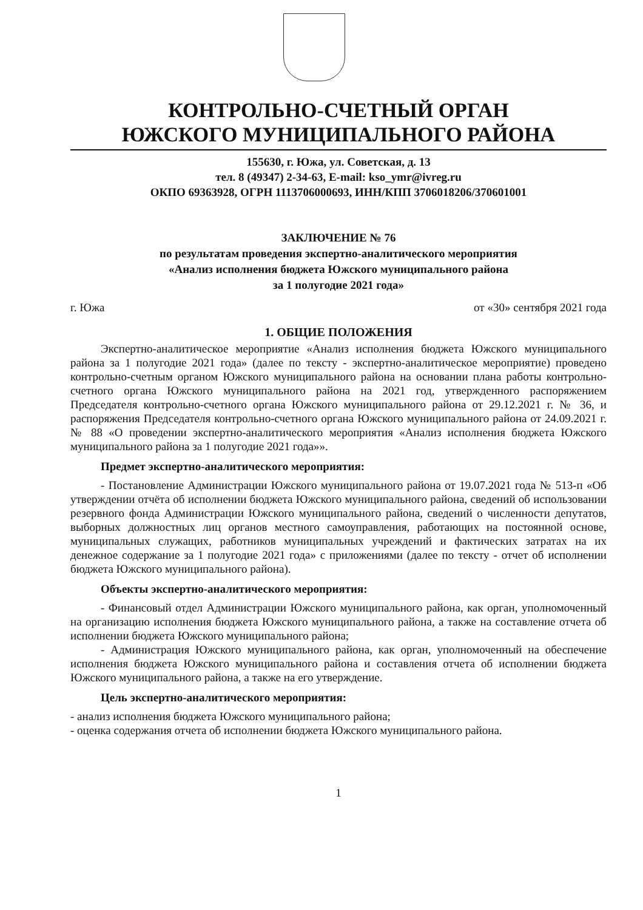КОНТРОЛЬНО-СЧЕТНЫЙ ОРГАН
ЮЖСКОГО МУНИЦИПАЛЬНОГО РАЙОНА
155630, г. Южа, ул. Советская, д. 13
тел. 8 (49347) 2-34-63, E-mail: kso_ymr@ivreg.ru
ОКПО 69363928, ОГРН 1113706000693, ИНН/КПП 3706018206/370601001
ЗАКЛЮЧЕНИЕ № 76
по результатам проведения экспертно-аналитического мероприятия
«Анализ исполнения бюджета Южского муниципального района
за 1 полугодие 2021 года»
г. Южа от «30» сентября 2021 года
1. ОБЩИЕ ПОЛОЖЕНИЯ
Экспертно-аналитическое мероприятие «Анализ исполнения бюджета Южского муниципального района за 1 полугодие 2021 года» (далее по тексту - экспертно-аналитическое мероприятие) проведено контрольно-счетным органом Южского муниципального района на основании плана работы контрольно-счетного органа Южского муниципального района на 2021 год, утвержденного распоряжением Председателя контрольно-счетного органа Южского муниципального района от 29.12.2021 г. № 36, и распоряжения Председателя контрольно-счетного органа Южского муниципального района от 24.09.2021 г. № 88 «О проведении экспертно-аналитического мероприятия «Анализ исполнения бюджета Южского муниципального района за 1 полугодие 2021 года»».
Предмет экспертно-аналитического мероприятия:
- Постановление Администрации Южского муниципального района от 19.07.2021 года № 513-п «Об утверждении отчёта об исполнении бюджета Южского муниципального района, сведений об использовании резервного фонда Администрации Южского муниципального района, сведений о численности депутатов, выборных должностных лиц органов местного самоуправления, работающих на постоянной основе, муниципальных служащих, работников муниципальных учреждений и фактических затратах на их денежное содержание за 1 полугодие 2021 года» с приложениями (далее по тексту - отчет об исполнении бюджета Южского муниципального района).
Объекты экспертно-аналитического мероприятия:
- Финансовый отдел Администрации Южского муниципального района, как орган, уполномоченный на организацию исполнения бюджета Южского муниципального района, а также на составление отчета об исполнении бюджета Южского муниципального района;
- Администрация Южского муниципального района, как орган, уполномоченный на обеспечение исполнения бюджета Южского муниципального района и составления отчета об исполнении бюджета Южского муниципального района, а также на его утверждение.
Цель экспертно-аналитического мероприятия:
- анализ исполнения бюджета Южского муниципального района;
- оценка содержания отчета об исполнении бюджета Южского муниципального района.
1